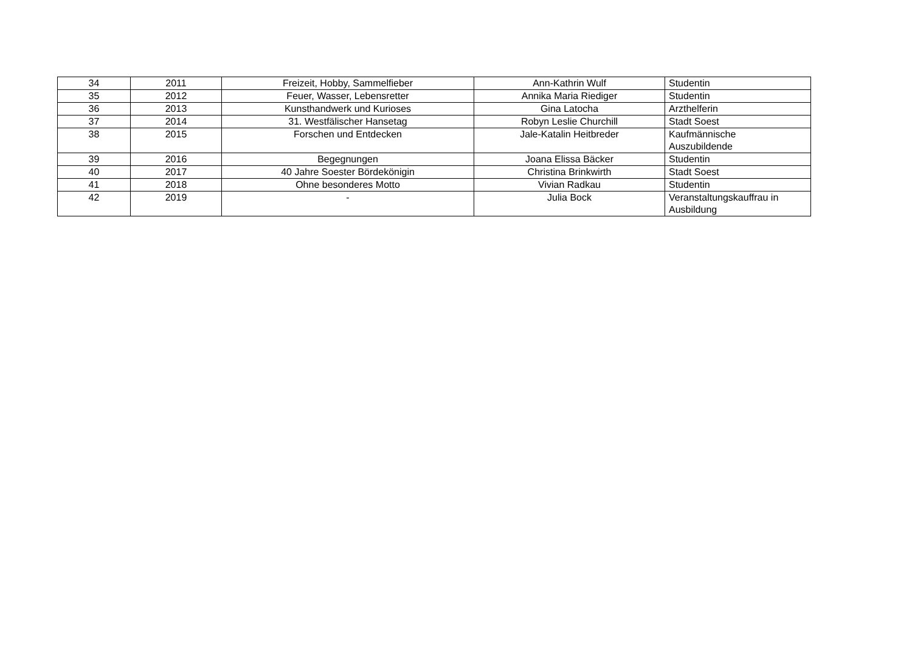| 34 | 2011 | Freizeit, Hobby, Sammelfieber | Ann-Kathrin Wulf | Studentin |
| 35 | 2012 | Feuer, Wasser, Lebensretter | Annika Maria Riediger | Studentin |
| 36 | 2013 | Kunsthandwerk und Kurioses | Gina Latocha | Arzthelferin |
| 37 | 2014 | 31. Westfälischer Hansetag | Robyn Leslie Churchill | Stadt Soest |
| 38 | 2015 | Forschen und Entdecken | Jale-Katalin Heitbreder | Kaufmännische Auszubildende |
| 39 | 2016 | Begegnungen | Joana Elissa Bäcker | Studentin |
| 40 | 2017 | 40 Jahre Soester Bördekönigin | Christina Brinkwirth | Stadt Soest |
| 41 | 2018 | Ohne besonderes Motto | Vivian Radkau | Studentin |
| 42 | 2019 | - | Julia Bock | Veranstaltungskauffrau in Ausbildung |